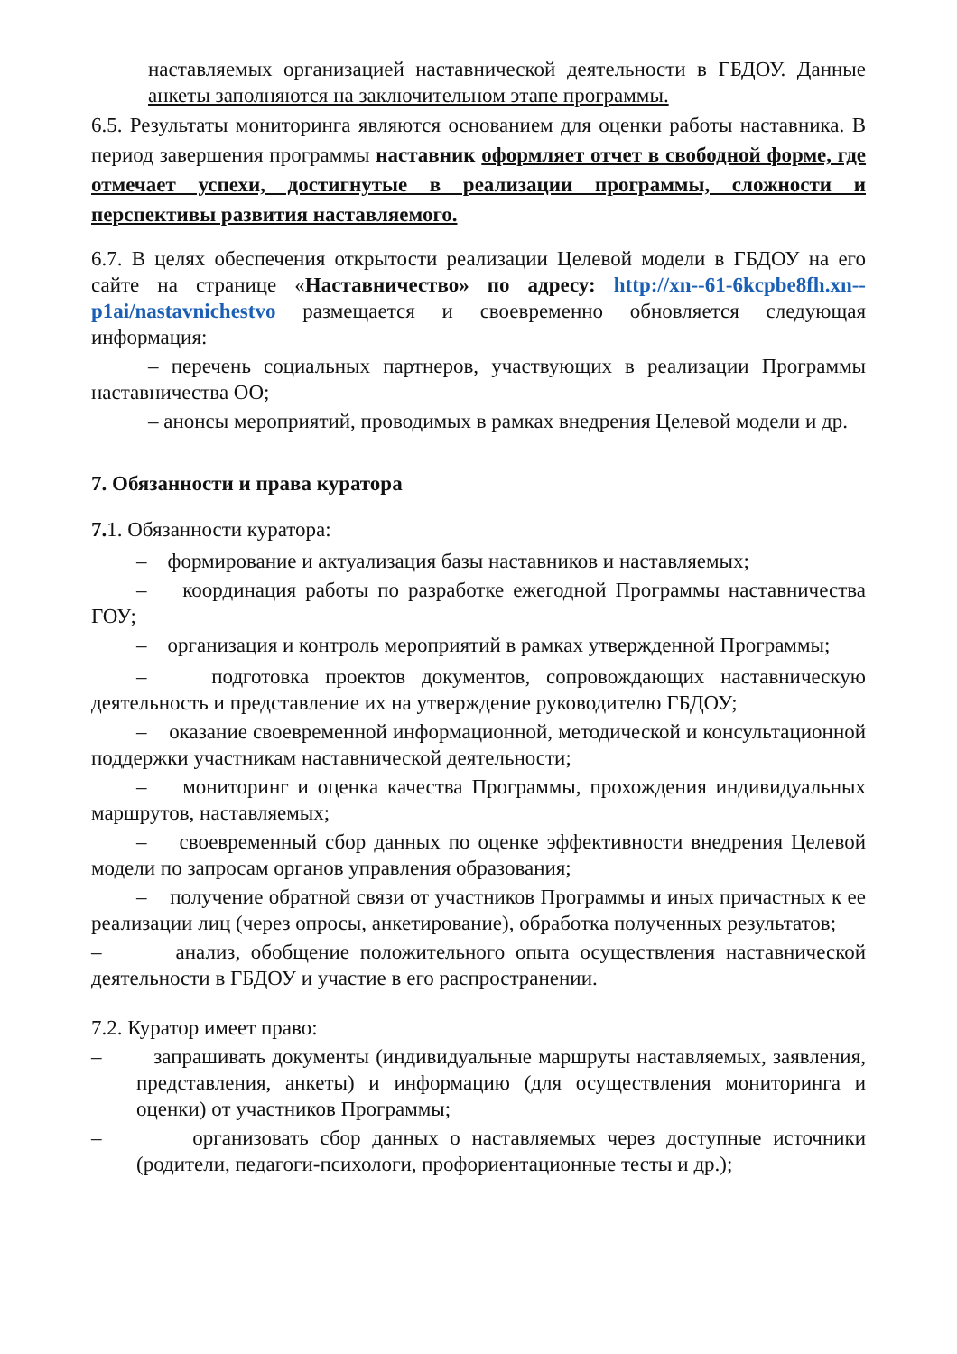наставляемых организацией наставнической деятельности в ГБДОУ. Данные анкеты заполняются на заключительном этапе программы.
6.5. Результаты мониторинга являются основанием для оценки работы наставника. В период завершения программы наставник оформляет отчет в свободной форме, где отмечает успехи, достигнутые в реализации программы, сложности и перспективы развития наставляемого.
6.7. В целях обеспечения открытости реализации Целевой модели в ГБДОУ на его сайте на странице «Наставничество» по адресу: http://xn--61-6kcpbe8fh.xn--p1ai/nastavnichestvo размещается и своевременно обновляется следующая информация:
– перечень социальных партнеров, участвующих в реализации Программы наставничества ОО;
– анонсы мероприятий, проводимых в рамках внедрения Целевой модели и др.
7. Обязанности и права куратора
7. 1. Обязанности куратора:
– формирование и актуализация базы наставников и наставляемых;
– координация работы по разработке ежегодной Программы наставничества ГОУ;
– организация и контроль мероприятий в рамках утвержденной Программы;
– подготовка проектов документов, сопровождающих наставническую деятельность и представление их на утверждение руководителю ГБДОУ;
– оказание своевременной информационной, методической и консультационной поддержки участникам наставнической деятельности;
– мониторинг и оценка качества Программы, прохождения индивидуальных маршрутов, наставляемых;
– своевременный сбор данных по оценке эффективности внедрения Целевой модели по запросам органов управления образования;
– получение обратной связи от участников Программы и иных причастных к ее реализации лиц (через опросы, анкетирование), обработка полученных результатов;
– анализ, обобщение положительного опыта осуществления наставнической деятельности в ГБДОУ и участие в его распространении.
7.2. Куратор имеет право:
– запрашивать документы (индивидуальные маршруты наставляемых, заявления, представления, анкеты) и информацию (для осуществления мониторинга и оценки) от участников Программы;
– организовать сбор данных о наставляемых через доступные источники (родители, педагоги-психологи, профориентационные тесты и др.);